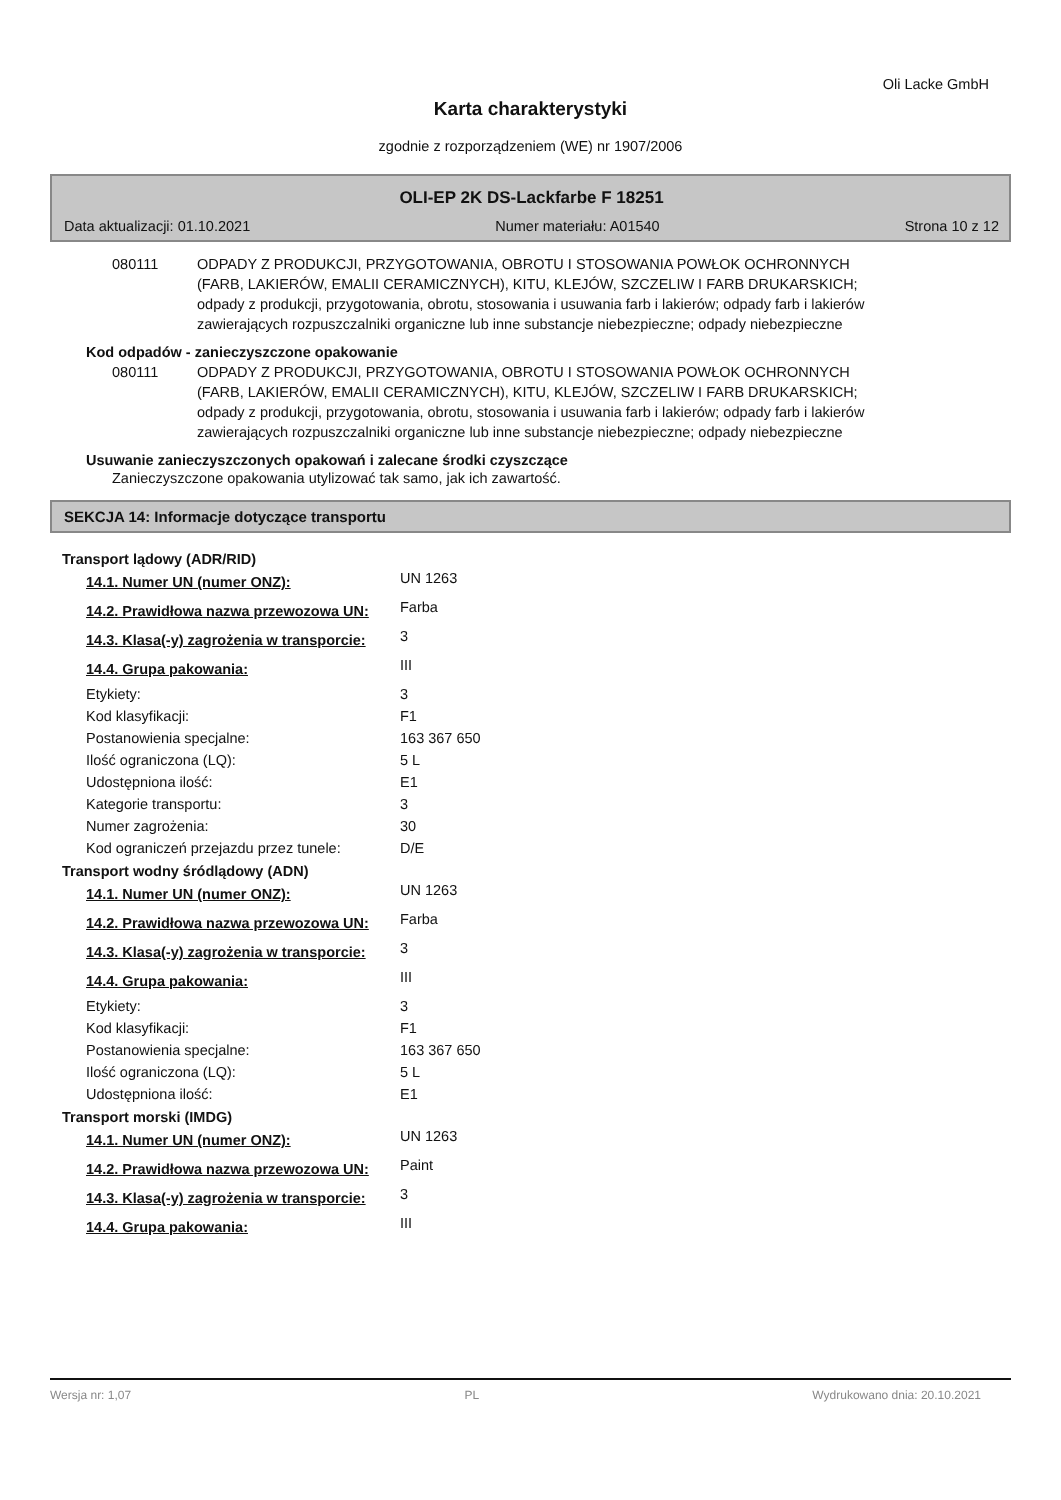Oli Lacke GmbH
Karta charakterystyki
zgodnie z rozporządzeniem (WE) nr 1907/2006
OLI-EP 2K DS-Lackfarbe F 18251
Data aktualizacji: 01.10.2021 Numer materiału: A01540 Strona 10 z 12
080111 ODPADY Z PRODUKCJI, PRZYGOTOWANIA, OBROTU I STOSOWANIA POWŁOK OCHRONNYCH (FARB, LAKIERÓW, EMALII CERAMICZNYCH), KITU, KLEJÓW, SZCZELIW I FARB DRUKARSKICH; odpady z produkcji, przygotowania, obrotu, stosowania i usuwania farb i lakierów; odpady farb i lakierów zawierających rozpuszczalniki organiczne lub inne substancje niebezpieczne; odpady niebezpieczne
Kod odpadów - zanieczyszczone opakowanie
080111 ODPADY Z PRODUKCJI, PRZYGOTOWANIA, OBROTU I STOSOWANIA POWŁOK OCHRONNYCH (FARB, LAKIERÓW, EMALII CERAMICZNYCH), KITU, KLEJÓW, SZCZELIW I FARB DRUKARSKICH; odpady z produkcji, przygotowania, obrotu, stosowania i usuwania farb i lakierów; odpady farb i lakierów zawierających rozpuszczalniki organiczne lub inne substancje niebezpieczne; odpady niebezpieczne
Usuwanie zanieczyszczonych opakowań i zalecane środki czyszczące
Zanieczyszczone opakowania utylizować tak samo, jak ich zawartość.
SEKCJA 14: Informacje dotyczące transportu
Transport lądowy (ADR/RID)
| 14.1. Numer UN (numer ONZ): | UN 1263 |
| 14.2. Prawidłowa nazwa przewozowa UN: | Farba |
| 14.3. Klasa(-y) zagrożenia w transporcie: | 3 |
| 14.4. Grupa pakowania: | III |
| Etykiety: | 3 |
| Kod klasyfikacji: | F1 |
| Postanowienia specjalne: | 163 367 650 |
| Ilość ograniczona (LQ): | 5 L |
| Udostępniona ilość: | E1 |
| Kategorie transportu: | 3 |
| Numer zagrożenia: | 30 |
| Kod ograniczeń przejazdu przez tunele: | D/E |
Transport wodny śródlądowy (ADN)
| 14.1. Numer UN (numer ONZ): | UN 1263 |
| 14.2. Prawidłowa nazwa przewozowa UN: | Farba |
| 14.3. Klasa(-y) zagrożenia w transporcie: | 3 |
| 14.4. Grupa pakowania: | III |
| Etykiety: | 3 |
| Kod klasyfikacji: | F1 |
| Postanowienia specjalne: | 163 367 650 |
| Ilość ograniczona (LQ): | 5 L |
| Udostępniona ilość: | E1 |
Transport morski (IMDG)
| 14.1. Numer UN (numer ONZ): | UN 1263 |
| 14.2. Prawidłowa nazwa przewozowa UN: | Paint |
| 14.3. Klasa(-y) zagrożenia w transporcie: | 3 |
| 14.4. Grupa pakowania: | III |
Wersja nr: 1,07 PL Wydrukowano dnia: 20.10.2021